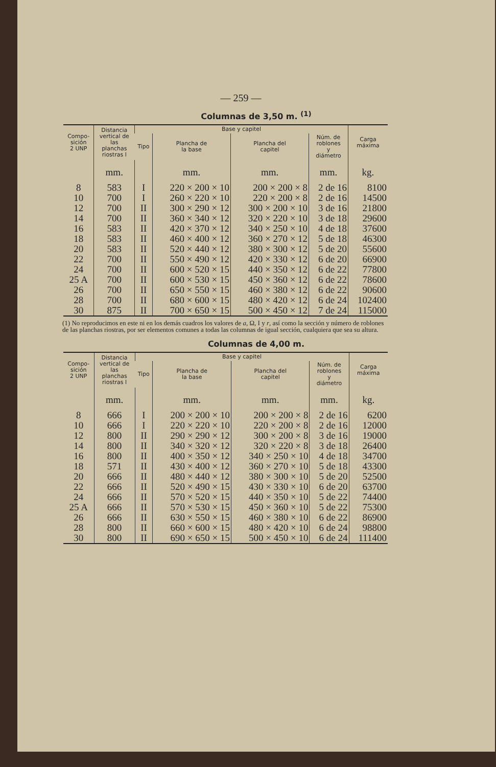— 259 —
Columnas de 3,50 m. <sup>(1)</sup>
| Compo- sición 2 UNP | Distancia vertical de las planchas riostras l | Base y capitel | | | | Carga máxima |
| --- | --- | --- | --- | --- | --- | --- |
| | | Tipo | Plancha de la base | Plancha del capitel | Núm. de roblones y diámetro | |
| | mm. | | mm. | mm. | mm. | kg. |
| 8 | 583 | I | 220 × 200 × 10 | 200 × 200 × 8 | 2 de 16 | 8100 |
| 10 | 700 | I | 260 × 220 × 10 | 220 × 200 × 8 | 2 de 16 | 14500 |
| 12 | 700 | II | 300 × 290 × 12 | 300 × 200 × 10 | 3 de 16 | 21800 |
| 14 | 700 | II | 360 × 340 × 12 | 320 × 220 × 10 | 3 de 18 | 29600 |
| 16 | 583 | II | 420 × 370 × 12 | 340 × 250 × 10 | 4 de 18 | 37600 |
| 18 | 583 | II | 460 × 400 × 12 | 360 × 270 × 12 | 5 de 18 | 46300 |
| 20 | 583 | II | 520 × 440 × 12 | 380 × 300 × 12 | 5 de 20 | 55600 |
| 22 | 700 | II | 550 × 490 × 12 | 420 × 330 × 12 | 6 de 20 | 66900 |
| 24 | 700 | II | 600 × 520 × 15 | 440 × 350 × 12 | 6 de 22 | 77800 |
| 25 A | 700 | II | 600 × 530 × 15 | 450 × 360 × 12 | 6 de 22 | 78600 |
| 26 | 700 | II | 650 × 550 × 15 | 460 × 380 × 12 | 6 de 22 | 90600 |
| 28 | 700 | II | 680 × 600 × 15 | 480 × 420 × 12 | 6 de 24 | 102400 |
| 30 | 875 | II | 700 × 650 × 15 | 500 × 450 × 12 | 7 de 24 | 115000 |
(1) No reproducimos en este ni en los demás cuadros los valores de a, Ω, I y r, así como la sección y número de roblones de las planchas riostras, por ser elementos comunes a todas las columnas de igual sección, cualquiera que sea su altura.
Columnas de 4,00 m.
| Compo- sición 2 UNP | Distancia vertical de las planchas riostras l | Base y capitel | | | | Carga máxima |
| --- | --- | --- | --- | --- | --- | --- |
| | | Tipo | Plancha de la base | Plancha del capitel | Núm. de roblones y diámetro | |
| | mm. | | mm. | mm. | mm. | kg. |
| 8 | 666 | I | 200 × 200 × 10 | 200 × 200 × 8 | 2 de 16 | 6200 |
| 10 | 666 | I | 220 × 220 × 10 | 220 × 200 × 8 | 2 de 16 | 12000 |
| 12 | 800 | II | 290 × 290 × 12 | 300 × 200 × 8 | 3 de 16 | 19000 |
| 14 | 800 | II | 340 × 320 × 12 | 320 × 220 × 8 | 3 de 18 | 26400 |
| 16 | 800 | II | 400 × 350 × 12 | 340 × 250 × 10 | 4 de 18 | 34700 |
| 18 | 571 | II | 430 × 400 × 12 | 360 × 270 × 10 | 5 de 18 | 43300 |
| 20 | 666 | II | 480 × 440 × 12 | 380 × 300 × 10 | 5 de 20 | 52500 |
| 22 | 666 | II | 520 × 490 × 15 | 430 × 330 × 10 | 6 de 20 | 63700 |
| 24 | 666 | II | 570 × 520 × 15 | 440 × 350 × 10 | 5 de 22 | 74400 |
| 25 A | 666 | II | 570 × 530 × 15 | 450 × 360 × 10 | 5 de 22 | 75300 |
| 26 | 666 | II | 630 × 550 × 15 | 460 × 380 × 10 | 6 de 22 | 86900 |
| 28 | 800 | II | 660 × 600 × 15 | 480 × 420 × 10 | 6 de 24 | 98800 |
| 30 | 800 | II | 690 × 650 × 15 | 500 × 450 × 10 | 6 de 24 | 111400 |